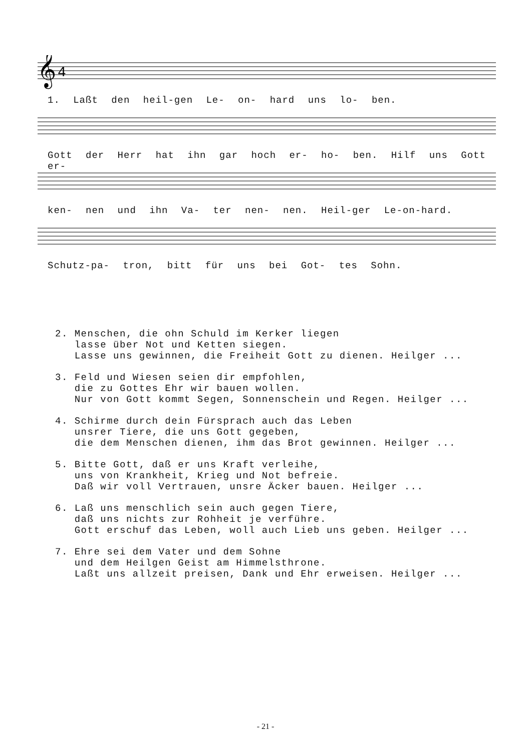𝄞
4
1. Laßt den heil-gen Le- on- hard uns lo- ben.
Gott der Herr hat ihn gar hoch er- ho- ben. Hilf uns Gott er-
ken- nen und ihn Va- ter nen- nen. Heil-ger Le-on-hard.
Schutz-pa- tron, bitt für uns bei Got- tes Sohn.
2. Menschen, die ohn Schuld im Kerker liegen lasse über Not und Ketten siegen. Lasse uns gewinnen, die Freiheit Gott zu dienen. Heilger ...
3. Feld und Wiesen seien dir empfohlen, die zu Gottes Ehr wir bauen wollen. Nur von Gott kommt Segen, Sonnenschein und Regen. Heilger ...
4. Schirme durch dein Fürsprach auch das Leben unsrer Tiere, die uns Gott gegeben, die dem Menschen dienen, ihm das Brot gewinnen. Heilger ...
5. Bitte Gott, daß er uns Kraft verleihe, uns von Krankheit, Krieg und Not befreie. Daß wir voll Vertrauen, unsre Äcker bauen. Heilger ...
6. Laß uns menschlich sein auch gegen Tiere, daß uns nichts zur Rohheit je verführe. Gott erschuf das Leben, woll auch Lieb uns geben. Heilger ...
7. Ehre sei dem Vater und dem Sohne und dem Heilgen Geist am Himmelsthrone. Laßt uns allzeit preisen, Dank und Ehr erweisen. Heilger ...
- 21 -